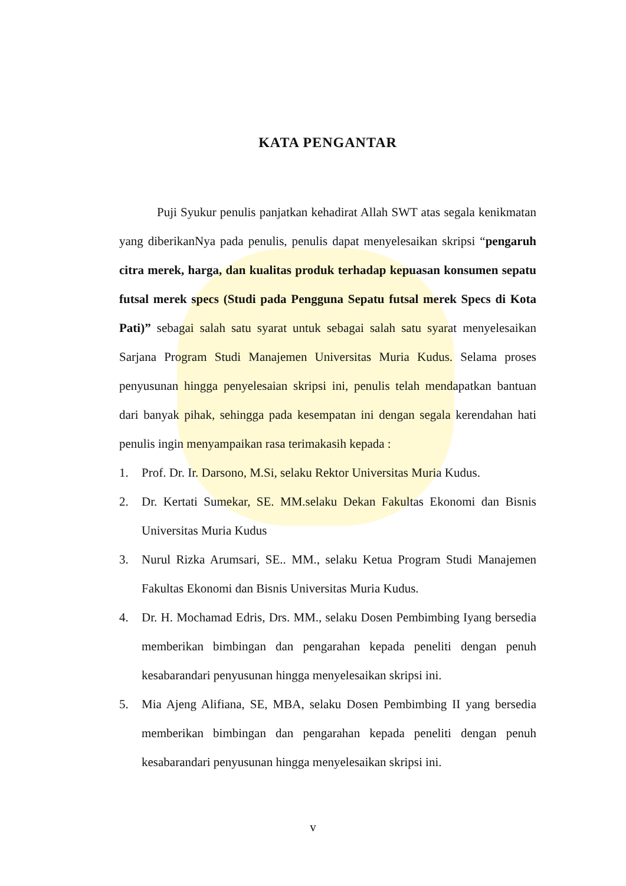KATA PENGANTAR
Puji Syukur penulis panjatkan kehadirat Allah SWT atas segala kenikmatan yang diberikanNya pada penulis, penulis dapat menyelesaikan skripsi “pengaruh citra merek, harga, dan kualitas produk terhadap kepuasan konsumen sepatu futsal merek specs (Studi pada Pengguna Sepatu futsal merek Specs di Kota Pati)” sebagai salah satu syarat untuk sebagai salah satu syarat menyelesaikan Sarjana Program Studi Manajemen Universitas Muria Kudus. Selama proses penyusunan hingga penyelesaian skripsi ini, penulis telah mendapatkan bantuan dari banyak pihak, sehingga pada kesempatan ini dengan segala kerendahan hati penulis ingin menyampaikan rasa terimakasih kepada :
1. Prof. Dr. Ir. Darsono, M.Si, selaku Rektor Universitas Muria Kudus.
2. Dr. Kertati Sumekar, SE. MM.selaku Dekan Fakultas Ekonomi dan Bisnis Universitas Muria Kudus
3. Nurul Rizka Arumsari, SE.. MM., selaku Ketua Program Studi Manajemen Fakultas Ekonomi dan Bisnis Universitas Muria Kudus.
4. Dr. H. Mochamad Edris, Drs. MM., selaku Dosen Pembimbing Iyang bersedia memberikan bimbingan dan pengarahan kepada peneliti dengan penuh kesabarandari penyusunan hingga menyelesaikan skripsi ini.
5. Mia Ajeng Alifiana, SE, MBA, selaku Dosen Pembimbing II yang bersedia memberikan bimbingan dan pengarahan kepada peneliti dengan penuh kesabarandari penyusunan hingga menyelesaikan skripsi ini.
v